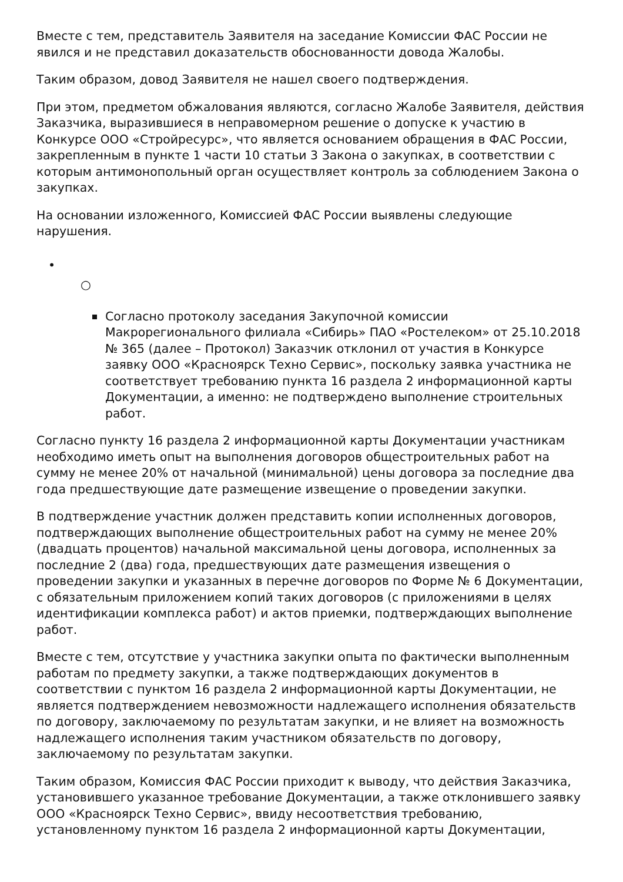Вместе с тем, представитель Заявителя на заседание Комиссии ФАС России не явился и не представил доказательств обоснованности довода Жалобы.
Таким образом, довод Заявителя не нашел своего подтверждения.
При этом, предметом обжалования являются, согласно Жалобе Заявителя, действия Заказчика, выразившиеся в неправомерном решение о допуске к участию в Конкурсе ООО «Стройресурс», что является основанием обращения в ФАС России, закрепленным в пункте 1 части 10 статьи 3 Закона о закупках, в соответствии с которым антимонопольный орган осуществляет контроль за соблюдением Закона о закупках.
На основании изложенного, Комиссией ФАС России выявлены следующие нарушения.
•
○
Согласно протоколу заседания Закупочной комиссии Макрорегионального филиала «Сибирь» ПАО «Ростелеком» от 25.10.2018 № 365 (далее – Протокол) Заказчик отклонил от участия в Конкурсе заявку ООО «Красноярск Техно Сервис», поскольку заявка участника не соответствует требованию пункта 16 раздела 2 информационной карты Документации, а именно: не подтверждено выполнение строительных работ.
Согласно пункту 16 раздела 2 информационной карты Документации участникам необходимо иметь опыт на выполнения договоров общестроительных работ на сумму не менее 20% от начальной (минимальной) цены договора за последние два года предшествующие дате размещение извещение о проведении закупки.
В подтверждение участник должен представить копии исполненных договоров, подтверждающих выполнение общестроительных работ на сумму не менее 20% (двадцать процентов) начальной максимальной цены договора, исполненных за последние 2 (два) года, предшествующих дате размещения извещения о проведении закупки и указанных в перечне договоров по Форме № 6 Документации, с обязательным приложением копий таких договоров (с приложениями в целях идентификации комплекса работ) и актов приемки, подтверждающих выполнение работ.
Вместе с тем, отсутствие у участника закупки опыта по фактически выполненным работам по предмету закупки, а также подтверждающих документов в соответствии с пунктом 16 раздела 2 информационной карты Документации, не является подтверждением невозможности надлежащего исполнения обязательств по договору, заключаемому по результатам закупки, и не влияет на возможность надлежащего исполнения таким участником обязательств по договору, заключаемому по результатам закупки.
Таким образом, Комиссия ФАС России приходит к выводу, что действия Заказчика, установившего указанное требование Документации, а также отклонившего заявку ООО «Красноярск Техно Сервис», ввиду несоответствия требованию, установленному пунктом 16 раздела 2 информационной карты Документации,